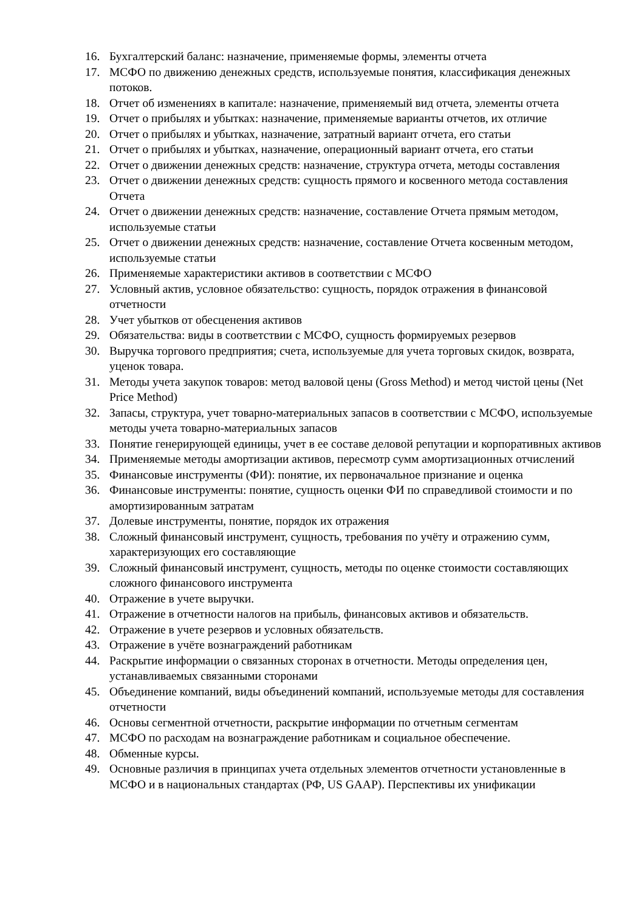16. Бухгалтерский баланс: назначение, применяемые формы, элементы отчета
17. МСФО по движению денежных средств, используемые понятия, классификация денежных потоков.
18. Отчет об изменениях в капитале: назначение, применяемый вид отчета, элементы отчета
19. Отчет о прибылях и убытках: назначение, применяемые варианты отчетов, их отличие
20. Отчет о прибылях и убытках, назначение, затратный вариант отчета, его статьи
21. Отчет о прибылях и убытках, назначение, операционный вариант отчета, его статьи
22. Отчет о движении денежных средств: назначение, структура отчета, методы составления
23. Отчет о движении денежных средств: сущность прямого и косвенного метода составления Отчета
24. Отчет о движении денежных средств: назначение, составление Отчета прямым методом, используемые статьи
25. Отчет о движении денежных средств: назначение, составление Отчета косвенным методом, используемые статьи
26. Применяемые характеристики активов в соответствии с МСФО
27. Условный актив, условное обязательство: сущность, порядок отражения в финансовой отчетности
28. Учет убытков от обесценения активов
29. Обязательства: виды в соответствии с МСФО, сущность формируемых резервов
30. Выручка торгового предприятия; счета, используемые для учета торговых скидок, возврата, уценок товара.
31. Методы учета закупок товаров: метод валовой цены (Gross Method) и метод чистой цены (Net Price Method)
32. Запасы, структура, учет товарно-материальных запасов в соответствии с МСФО, используемые методы учета товарно-материальных запасов
33. Понятие генерирующей единицы, учет в ее составе деловой репутации и корпоративных активов
34. Применяемые методы амортизации активов, пересмотр сумм амортизационных отчислений
35. Финансовые инструменты (ФИ): понятие, их первоначальное признание и оценка
36. Финансовые инструменты: понятие, сущность оценки ФИ по справедливой стоимости и по амортизированным затратам
37. Долевые инструменты, понятие, порядок их отражения
38. Сложный финансовый инструмент, сущность, требования по учёту и отражению сумм, характеризующих его составляющие
39. Сложный финансовый инструмент, сущность, методы по оценке стоимости составляющих сложного финансового инструмента
40. Отражение в учете выручки.
41. Отражение в отчетности налогов на прибыль, финансовых активов и обязательств.
42. Отражение в учете резервов и условных обязательств.
43. Отражение в учёте вознаграждений работникам
44. Раскрытие информации о связанных сторонах в отчетности. Методы определения цен, устанавливаемых связанными сторонами
45. Объединение компаний, виды объединений компаний, используемые методы для составления отчетности
46. Основы сегментной отчетности, раскрытие информации по отчетным сегментам
47. МСФО по расходам на вознаграждение работникам и социальное обеспечение.
48. Обменные курсы.
49. Основные различия в принципах учета отдельных элементов отчетности установленные в МСФО и в национальных стандартах (РФ, US GAAP). Перспективы их унификации